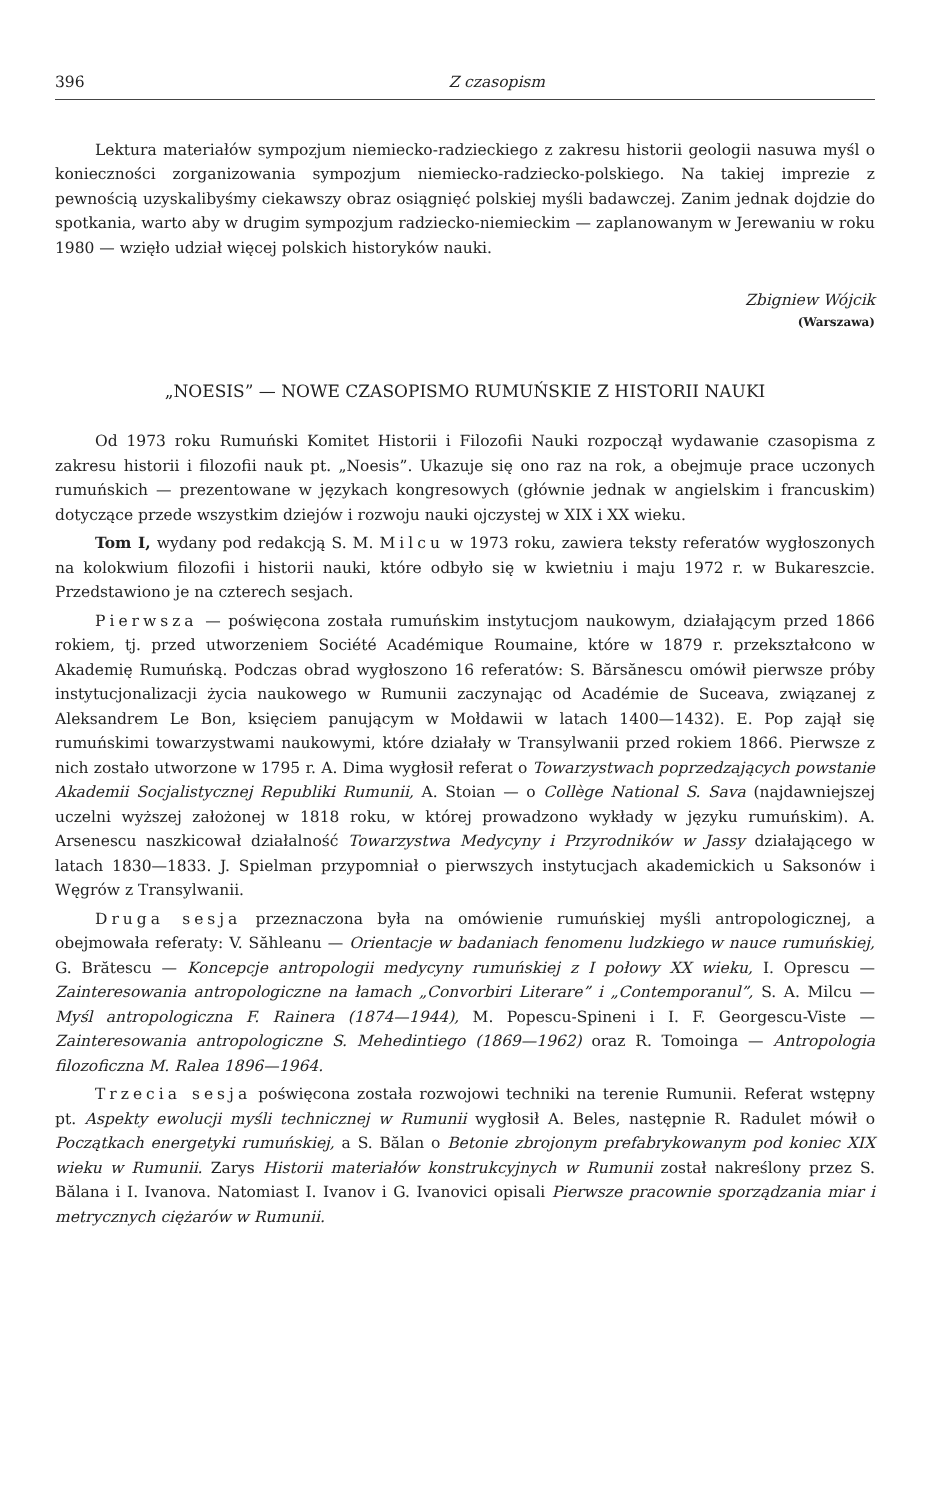396 Z czasopism
Lektura materiałów sympozjum niemiecko-radzieckiego z zakresu historii geologii nasuwa myśl o konieczności zorganizowania sympozjum niemiecko-radziecko-polskiego. Na takiej imprezie z pewnością uzyskalibyśmy ciekawszy obraz osiągnięć polskiej myśli badawczej. Zanim jednak dojdzie do spotkania, warto aby w drugim sympozjum radziecko-niemieckim — zaplanowanym w Jerewaniu w roku 1980 — wzięło udział więcej polskich historyków nauki.
Zbigniew Wójcik
(Warszawa)
„NOESIS” — NOWE CZASOPISMO RUMUŃSKIE Z HISTORII NAUKI
Od 1973 roku Rumuński Komitet Historii i Filozofii Nauki rozpoczął wydawanie czasopisma z zakresu historii i filozofii nauk pt. „Noesis”. Ukazuje się ono raz na rok, a obejmuje prace uczonych rumuńskich — prezentowane w językach kongresowych (głównie jednak w angielskim i francuskim) dotyczące przede wszystkim dziejów i rozwoju nauki ojczystej w XIX i XX wieku.
Tom I, wydany pod redakcją S. M. Milcu w 1973 roku, zawiera teksty referatów wygłoszonych na kolokwium filozofii i historii nauki, które odbyło się w kwietniu i maju 1972 r. w Bukareszcie. Przedstawiono je na czterech sesjach.
Pierwsza — poświęcona została rumuńskim instytucjom naukowym, działającym przed 1866 rokiem, tj. przed utworzeniem Société Académique Roumaine, które w 1879 r. przekształcono w Akademię Rumuńską. Podczas obrad wygłoszono 16 referatów: S. Bărsănescu omówił pierwsze próby instytucjonalizacji życia naukowego w Rumunii zaczynając od Académie de Suceava, związanej z Aleksandrem Le Bon, księciem panującym w Mołdawii w latach 1400—1432). E. Pop zajął się rumuńskimi towarzystwami naukowymi, które działały w Transylwanii przed rokiem 1866. Pierwsze z nich zostało utworzone w 1795 r. A. Dima wygłosił referat o Towarzystwach poprzedzających powstanie Akademii Socjalistycznej Republiki Rumunii, A. Stoian — o Collège National S. Sava (najdawniejszej uczelni wyższej założonej w 1818 roku, w której prowadzono wykłady w języku rumuńskim). A. Arsenescu naszkicował działalność Towarzystwa Medycyny i Przyrodników w Jassy działającego w latach 1830—1833. J. Spielman przypomniał o pierwszych instytucjach akademickich u Saksonów i Węgrów z Transylwanii.
Druga sesja przeznaczona była na omówienie rumuńskiej myśli antropologicznej, a obejmowała referaty: V. Săhleanu — Orientacje w badaniach fenomenu ludzkiego w nauce rumuńskiej, G. Brătescu — Koncepcje antropologii medycyny rumuńskiej z I połowy XX wieku, I. Oprescu — Zainteresowania antropologiczne na łamach „Convorbiri Literare” i „Contemporanul”, S. A. Milcu — Myśl antropologiczna F. Rainera (1874—1944), M. Popescu-Spineni i I. F. Georgescu-Viste — Zainteresowania antropologiczne S. Mehedintiego (1869—1962) oraz R. Tomoinga — Antropologia filozoficzna M. Ralea 1896—1964.
Trzecia sesja poświęcona została rozwojowi techniki na terenie Rumunii. Referat wstępny pt. Aspekty ewolucji myśli technicznej w Rumunii wygłosił A. Beles, następnie R. Radulet mówił o Początkach energetyki rumuńskiej, a S. Bălan o Betonie zbrojonym prefabrykowanym pod koniec XIX wieku w Rumunii. Zarys Historii materiałów konstrukcyjnych w Rumunii został nakreślony przez S. Bălana i I. Ivanova. Natomiast I. Ivanov i G. Ivanovici opisali Pierwsze pracownie sporządzania miar i metrycznych ciężarów w Rumunii.